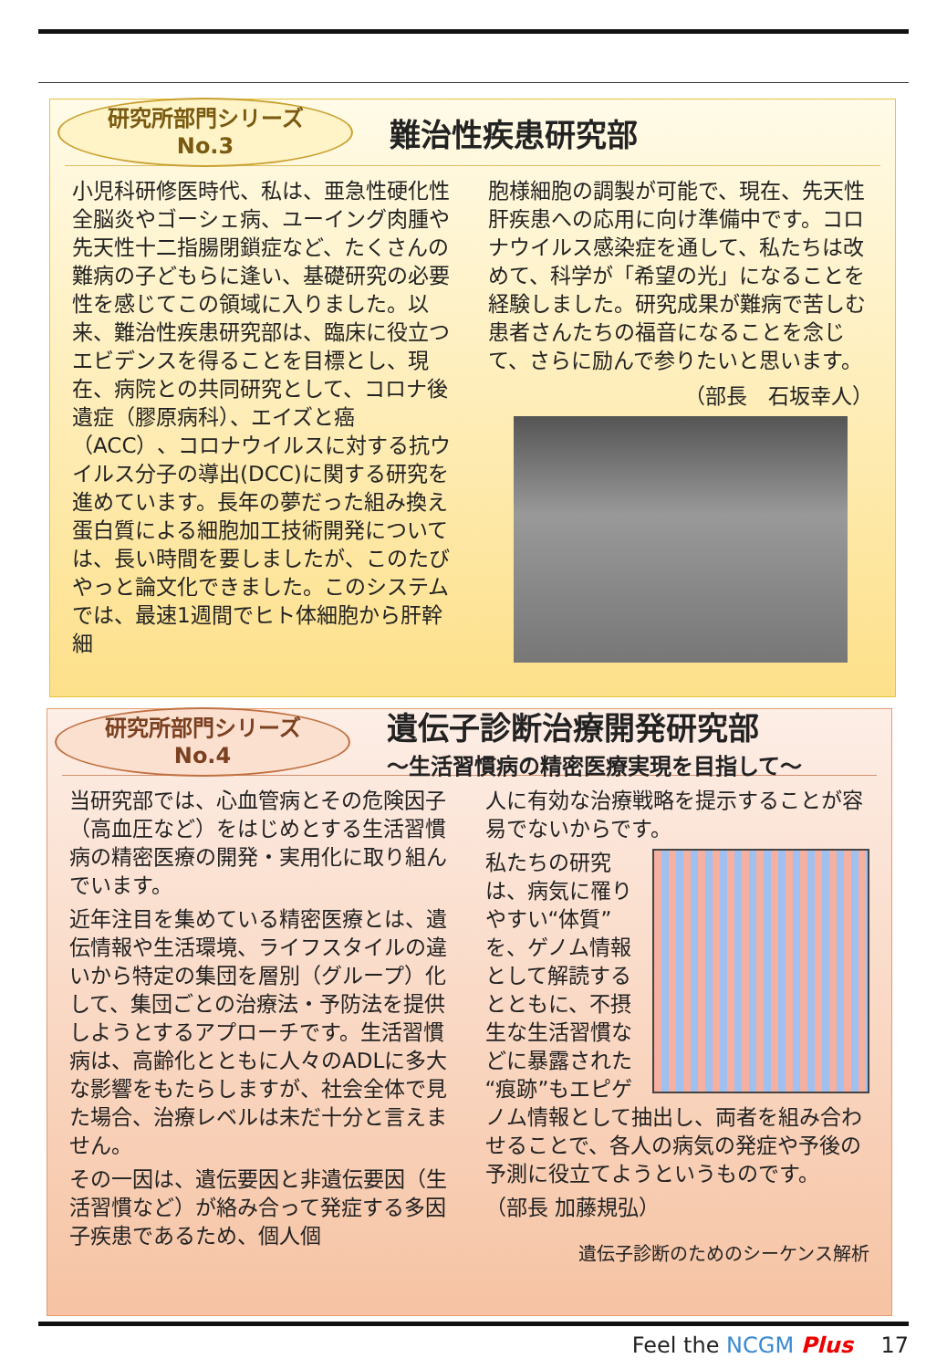研究所部門シリーズ
No.3
難治性疾患研究部
小児科研修医時代、私は、亜急性硬化性全脳炎やゴーシェ病、ユーイング肉腫や先天性十二指腸閉鎖症など、たくさんの難病の子どもらに逢い、基礎研究の必要性を感じてこの領域に入りました。以来、難治性疾患研究部は、臨床に役立つエビデンスを得ることを目標とし、現在、病院との共同研究として、コロナ後遺症（膠原病科）、エイズと癌（ACC）、コロナウイルスに対する抗ウイルス分子の導出(DCC)に関する研究を進めています。長年の夢だった組み換え蛋白質による細胞加工技術開発については、長い時間を要しましたが、このたびやっと論文化できました。このシステムでは、最速1週間でヒト体細胞から肝幹細
胞様細胞の調製が可能で、現在、先天性肝疾患への応用に向け準備中です。コロナウイルス感染症を通して、私たちは改めて、科学が「希望の光」になることを経験しました。研究成果が難病で苦しむ患者さんたちの福音になることを念じて、さらに励んで参りたいと思います。
（部長　石坂幸人）
研究所部門シリーズ
No.4
遺伝子診断治療開発研究部
～生活習慣病の精密医療実現を目指して～
当研究部では、心血管病とその危険因子（高血圧など）をはじめとする生活習慣病の精密医療の開発・実用化に取り組んでいます。
近年注目を集めている精密医療とは、遺伝情報や生活環境、ライフスタイルの違いから特定の集団を層別（グループ）化して、集団ごとの治療法・予防法を提供しようとするアプローチです。生活習慣病は、高齢化とともに人々のADLに多大な影響をもたらしますが、社会全体で見た場合、治療レベルは未だ十分と言えません。
その一因は、遺伝要因と非遺伝要因（生活習慣など）が絡み合って発症する多因子疾患であるため、個人個
人に有効な治療戦略を提示することが容易でないからです。
私たちの研究は、病気に罹りやすい“体質”を、ゲノム情報として解読するとともに、不摂生な生活習慣などに暴露された“痕跡”もエピゲノム情報として抽出し、両者を組み合わせることで、各人の病気の発症や予後の予測に役立てようというものです。
（部長 加藤規弘）
遺伝子診断のためのシーケンス解析
Feel the NCGM Plus 17